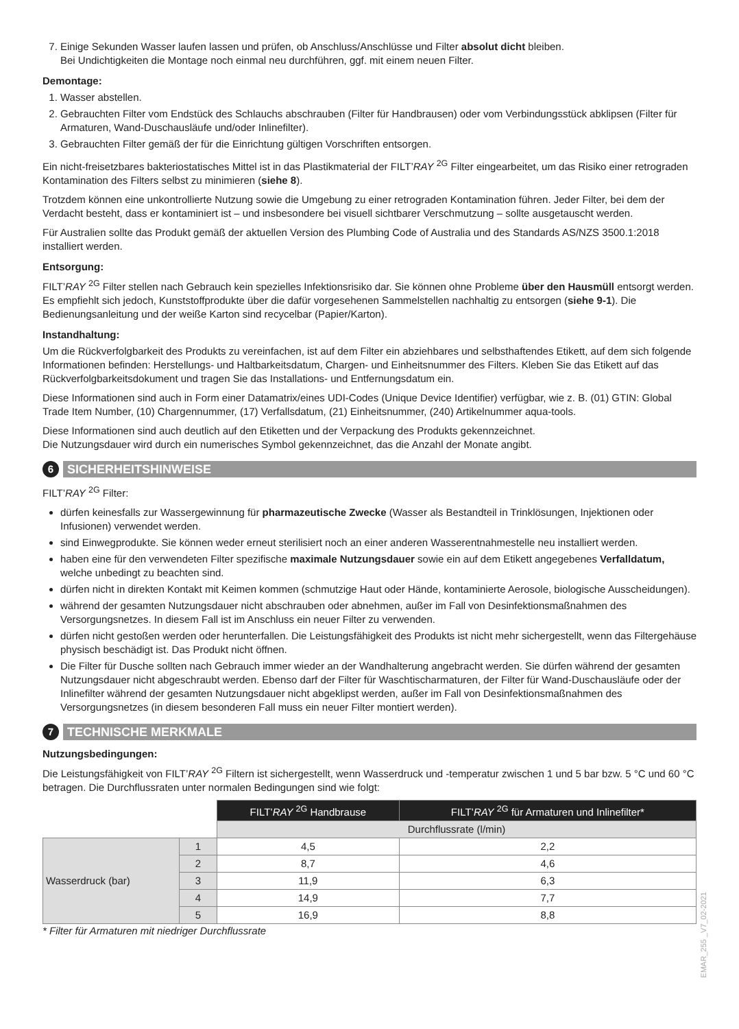7. Einige Sekunden Wasser laufen lassen und prüfen, ob Anschluss/Anschlüsse und Filter absolut dicht bleiben.
Bei Undichtigkeiten die Montage noch einmal neu durchführen, ggf. mit einem neuen Filter.
Demontage:
1. Wasser abstellen.
2. Gebrauchten Filter vom Endstück des Schlauchs abschrauben (Filter für Handbrausen) oder vom Verbindungsstück abklipsen (Filter für Armaturen, Wand-Duschausläufe und/oder Inlinefilter).
3. Gebrauchten Filter gemäß der für die Einrichtung gültigen Vorschriften entsorgen.
Ein nicht-freisetzbares bakteriostatisches Mittel ist in das Plastikmaterial der FILT’RAY <sup>2G</sup> Filter eingearbeitet, um das Risiko einer retrograden Kontamination des Filters selbst zu minimieren (siehe 8).
Trotzdem können eine unkontrollierte Nutzung sowie die Umgebung zu einer retrograden Kontamination führen. Jeder Filter, bei dem der Verdacht besteht, dass er kontaminiert ist – und insbesondere bei visuell sichtbarer Verschmutzung – sollte ausgetauscht werden.
Für Australien sollte das Produkt gemäß der aktuellen Version des Plumbing Code of Australia und des Standards AS/NZS 3500.1:2018 installiert werden.
Entsorgung:
FILT’RAY <sup>2G</sup> Filter stellen nach Gebrauch kein spezielles Infektionsrisiko dar. Sie können ohne Probleme über den Hausmüll entsorgt werden. Es empfiehlt sich jedoch, Kunststoffprodukte über die dafür vorgesehenen Sammelstellen nachhaltig zu entsorgen (siehe 9-1). Die Bedienungsanleitung und der weiße Karton sind recycelbar (Papier/Karton).
Instandhaltung:
Um die Rückverfolgbarkeit des Produkts zu vereinfachen, ist auf dem Filter ein abziehbares und selbsthaftendes Etikett, auf dem sich folgende Informationen befinden: Herstellungs- und Haltbarkeitsdatum, Chargen- und Einheitsnummer des Filters. Kleben Sie das Etikett auf das Rückverfolgbarkeitsdokument und tragen Sie das Installations- und Entfernungsdatum ein.
Diese Informationen sind auch in Form einer Datamatrix/eines UDI-Codes (Unique Device Identifier) verfügbar, wie z. B. (01) GTIN: Global Trade Item Number, (10) Chargennummer, (17) Verfallsdatum, (21) Einheitsnummer, (240) Artikelnummer aqua-tools.
Diese Informationen sind auch deutlich auf den Etiketten und der Verpackung des Produkts gekennzeichnet.
Die Nutzungsdauer wird durch ein numerisches Symbol gekennzeichnet, das die Anzahl der Monate angibt.
6
SICHERHEITSHINWEISE
FILT’RAY <sup>2G</sup> Filter:
dürfen keinesfalls zur Wassergewinnung für pharmazeutische Zwecke (Wasser als Bestandteil in Trinklösungen, Injektionen oder Infusionen) verwendet werden.
sind Einwegprodukte. Sie können weder erneut sterilisiert noch an einer anderen Wasserentnahmestelle neu installiert werden.
haben eine für den verwendeten Filter spezifische maximale Nutzungsdauer sowie ein auf dem Etikett angegebenes Verfalldatum, welche unbedingt zu beachten sind.
dürfen nicht in direkten Kontakt mit Keimen kommen (schmutzige Haut oder Hände, kontaminierte Aerosole, biologische Ausscheidungen).
während der gesamten Nutzungsdauer nicht abschrauben oder abnehmen, außer im Fall von Desinfektionsmaßnahmen des Versorgungsnetzes. In diesem Fall ist im Anschluss ein neuer Filter zu verwenden.
dürfen nicht gestoßen werden oder herunterfallen. Die Leistungsfähigkeit des Produkts ist nicht mehr sichergestellt, wenn das Filtergehäuse physisch beschädigt ist. Das Produkt nicht öffnen.
Die Filter für Dusche sollten nach Gebrauch immer wieder an der Wandhalterung angebracht werden. Sie dürfen während der gesamten Nutzungsdauer nicht abgeschraubt werden. Ebenso darf der Filter für Waschtischarmaturen, der Filter für Wand-Duschausläufe oder der Inlinefilter während der gesamten Nutzungsdauer nicht abgeklipst werden, außer im Fall von Desinfektionsmaßnahmen des Versorgungsnetzes (in diesem besonderen Fall muss ein neuer Filter montiert werden).
7
TECHNISCHE MERKMALE
Nutzungsbedingungen:
Die Leistungsfähigkeit von FILT’RAY <sup>2G</sup> Filtern ist sichergestellt, wenn Wasserdruck und -temperatur zwischen 1 und 5 bar bzw. 5 °C und 60 °C betragen. Die Durchflussraten unter normalen Bedingungen sind wie folgt:
| | | FILT’ RAY <sup>2G</sup> Handbrause | FILT’ RAY <sup>2G</sup> für Armaturen und Inlinefilter* |
| | | Durchflussrate (l/min) | |
| Wasserdruck (bar) | 1 | 4,5 | 2,2 |
| | 2 | 8,7 | 4,6 |
| | 3 | 11,9 | 6,3 |
| | 4 | 14,9 | 7,7 |
| | 5 | 16,9 | 8,8 |
* Filter für Armaturen mit niedriger Durchflussrate
EMAR_255 _V7_02-2021